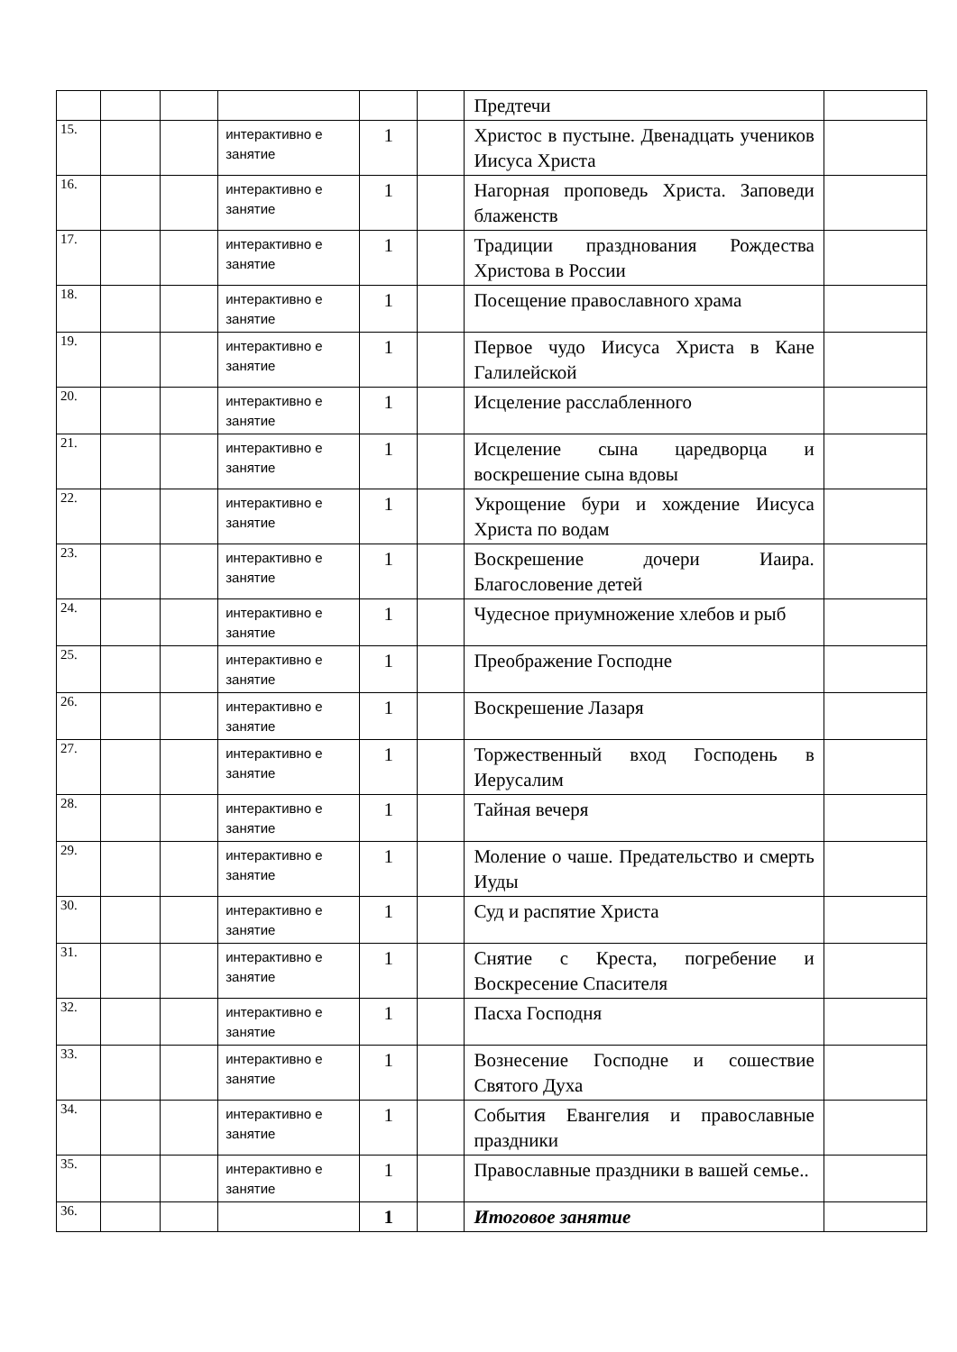| | | | | | | Предтечи | |
| 15. | | | интерактивно е занятие | 1 | | Христос в пустыне. Двенадцать учеников Иисуса Христа | |
| 16. | | | интерактивно е занятие | 1 | | Нагорная проповедь Христа. Заповеди блаженств | |
| 17. | | | интерактивно е занятие | 1 | | Традиции празднования Рождества Христова в России | |
| 18. | | | интерактивно е занятие | 1 | | Посещение православного храма | |
| 19. | | | интерактивно е занятие | 1 | | Первое чудо Иисуса Христа в Кане Галилейской | |
| 20. | | | интерактивно е занятие | 1 | | Исцеление расслабленного | |
| 21. | | | интерактивно е занятие | 1 | | Исцеление сына царедворца и воскрешение сына вдовы | |
| 22. | | | интерактивно е занятие | 1 | | Укрощение бури и хождение Иисуса Христа по водам | |
| 23. | | | интерактивно е занятие | 1 | | Воскрешение дочери Иаира. Благословение детей | |
| 24. | | | интерактивно е занятие | 1 | | Чудесное приумножение хлебов и рыб | |
| 25. | | | интерактивно е занятие | 1 | | Преображение Господне | |
| 26. | | | интерактивно е занятие | 1 | | Воскрешение Лазаря | |
| 27. | | | интерактивно е занятие | 1 | | Торжественный вход Господень в Иерусалим | |
| 28. | | | интерактивно е занятие | 1 | | Тайная вечеря | |
| 29. | | | интерактивно е занятие | 1 | | Моление о чаше. Предательство и смерть Иуды | |
| 30. | | | интерактивно е занятие | 1 | | Суд и распятие Христа | |
| 31. | | | интерактивно е занятие | 1 | | Снятие с Креста, погребение и Воскресение Спасителя | |
| 32. | | | интерактивно е занятие | 1 | | Пасха Господня | |
| 33. | | | интерактивно е занятие | 1 | | Вознесение Господне и сошествие Святого Духа | |
| 34. | | | интерактивно е занятие | 1 | | События Евангелия и православные праздники | |
| 35. | | | интерактивно е занятие | 1 | | Православные праздники в вашей семье.. | |
| 36. | | | | 1 | | Итоговое занятие | |